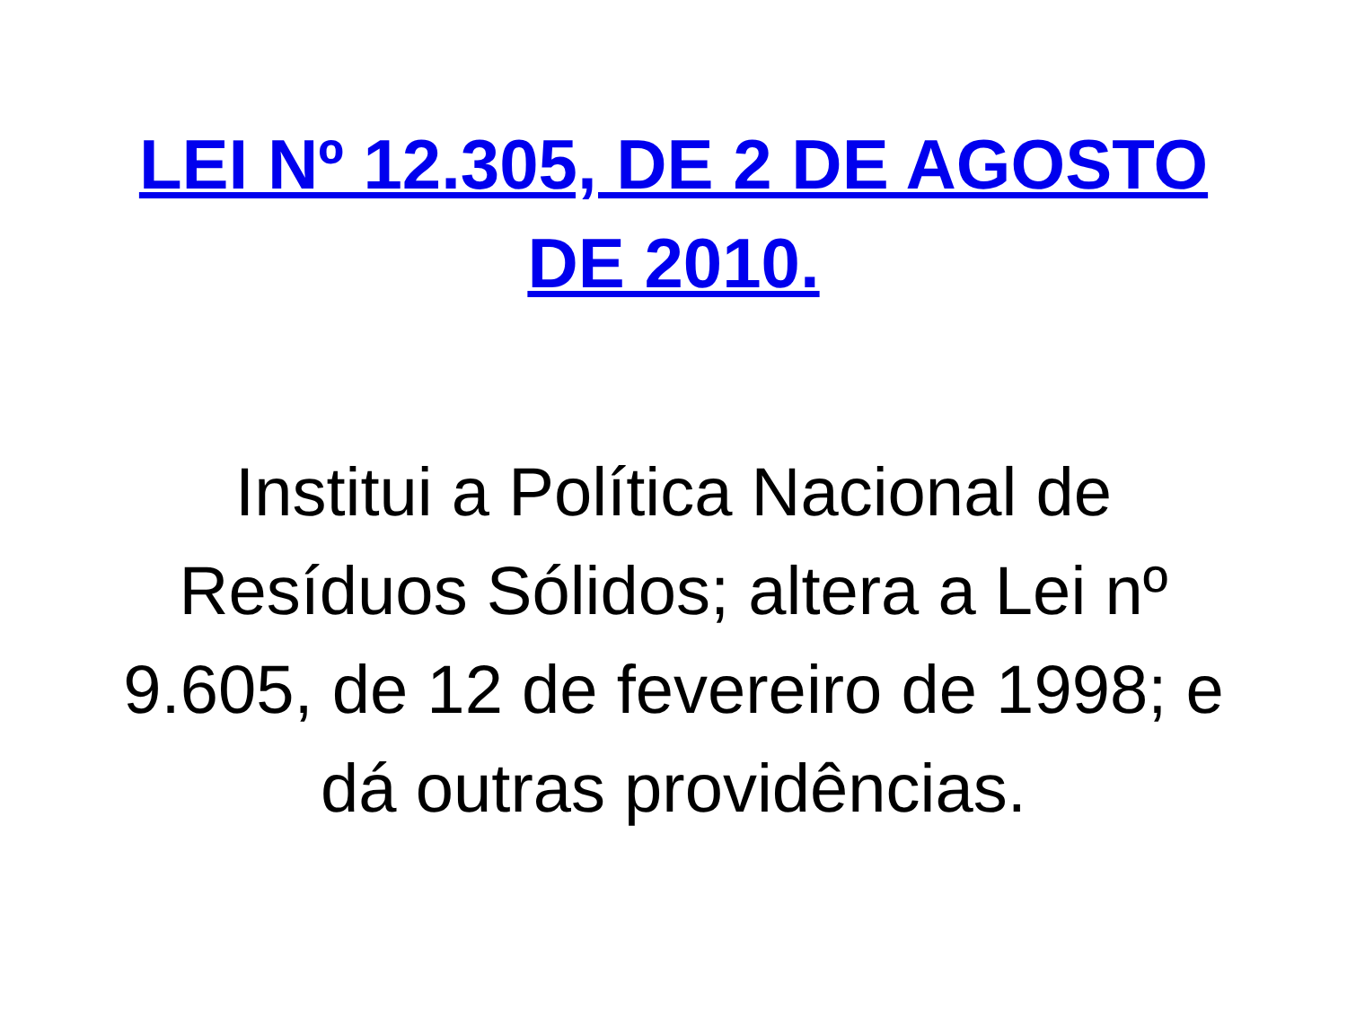LEI Nº 12.305, DE 2 DE AGOSTO DE 2010.
Institui a Política Nacional de Resíduos Sólidos; altera a Lei nº 9.605, de 12 de fevereiro de 1998; e dá outras providências.